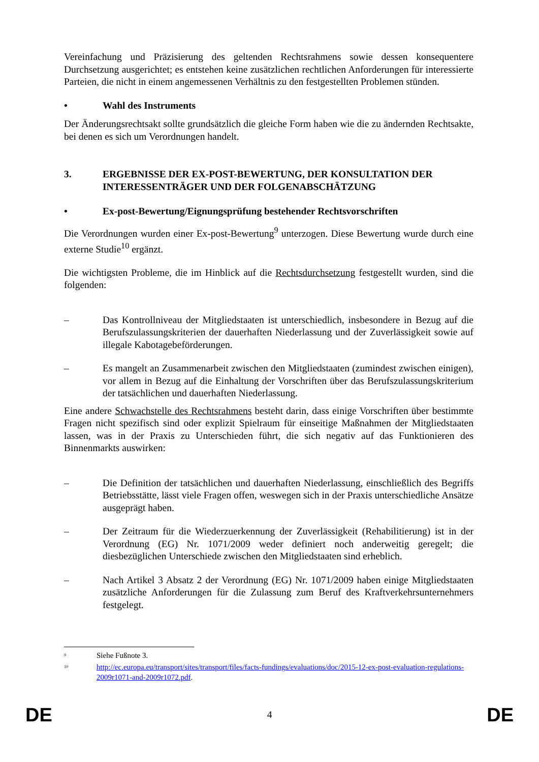Vereinfachung und Präzisierung des geltenden Rechtsrahmens sowie dessen konsequentere Durchsetzung ausgerichtet; es entstehen keine zusätzlichen rechtlichen Anforderungen für interessierte Parteien, die nicht in einem angemessenen Verhältnis zu den festgestellten Problemen stünden.
• Wahl des Instruments
Der Änderungsrechtsakt sollte grundsätzlich die gleiche Form haben wie die zu ändernden Rechtsakte, bei denen es sich um Verordnungen handelt.
3. ERGEBNISSE DER EX-POST-BEWERTUNG, DER KONSULTATION DER INTERESSENTRÄGER UND DER FOLGENABSCHÄTZUNG
• Ex-post-Bewertung/Eignungsprüfung bestehender Rechtsvorschriften
Die Verordnungen wurden einer Ex-post-Bewertung<sup>9</sup> unterzogen. Diese Bewertung wurde durch eine externe Studie<sup>10</sup> ergänzt.
Die wichtigsten Probleme, die im Hinblick auf die Rechtsdurchsetzung festgestellt wurden, sind die folgenden:
– Das Kontrollniveau der Mitgliedstaaten ist unterschiedlich, insbesondere in Bezug auf die Berufszulassungskriterien der dauerhaften Niederlassung und der Zuverlässigkeit sowie auf illegale Kabotagebeförderungen.
– Es mangelt an Zusammenarbeit zwischen den Mitgliedstaaten (zumindest zwischen einigen), vor allem in Bezug auf die Einhaltung der Vorschriften über das Berufszulassungskriterium der tatsächlichen und dauerhaften Niederlassung.
Eine andere Schwachstelle des Rechtsrahmens besteht darin, dass einige Vorschriften über bestimmte Fragen nicht spezifisch sind oder explizit Spielraum für einseitige Maßnahmen der Mitgliedstaaten lassen, was in der Praxis zu Unterschieden führt, die sich negativ auf das Funktionieren des Binnenmarkts auswirken:
– Die Definition der tatsächlichen und dauerhaften Niederlassung, einschließlich des Begriffs Betriebsstätte, lässt viele Fragen offen, weswegen sich in der Praxis unterschiedliche Ansätze ausgeprägt haben.
– Der Zeitraum für die Wiederzuerkennung der Zuverlässigkeit (Rehabilitierung) ist in der Verordnung (EG) Nr. 1071/2009 weder definiert noch anderweitig geregelt; die diesbezüglichen Unterschiede zwischen den Mitgliedstaaten sind erheblich.
– Nach Artikel 3 Absatz 2 der Verordnung (EG) Nr. 1071/2009 haben einige Mitgliedstaaten zusätzliche Anforderungen für die Zulassung zum Beruf des Kraftverkehrsunternehmers festgelegt.
<sup>9</sup> Siehe Fußnote 3.
<sup>10</sup> http://ec.europa.eu/transport/sites/transport/files/facts-fundings/evaluations/doc/2015-12-ex-post-evaluation-regulations-2009r1071-and-2009r1072.pdf.
DE 4 DE